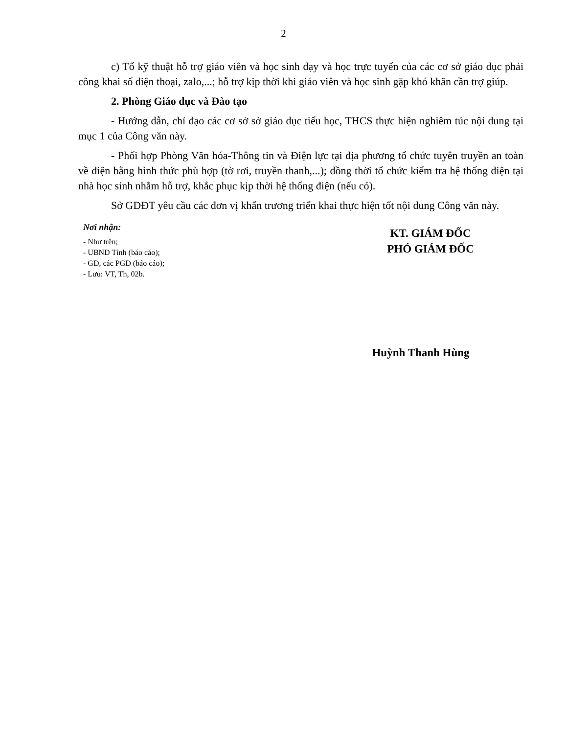2
c) Tổ kỹ thuật hỗ trợ giáo viên và học sinh dạy và học trực tuyến của các cơ sở giáo dục phải công khai số điện thoại, zalo,...; hỗ trợ kịp thời khi giáo viên và học sinh gặp khó khăn cần trợ giúp.
2. Phòng Giáo dục và Đào tạo
- Hướng dẫn, chỉ đạo các cơ sở sở giáo dục tiểu học, THCS thực hiện nghiêm túc nội dung tại mục 1 của Công văn này.
- Phối hợp Phòng Văn hóa-Thông tin và Điện lực tại địa phương tổ chức tuyên truyền an toàn về điện bằng hình thức phù hợp (tờ rơi, truyền thanh,...); đồng thời tổ chức kiểm tra hệ thống điện tại nhà học sinh nhằm hỗ trợ, khắc phục kịp thời hệ thống điện (nếu có).
Sở GDĐT yêu cầu các đơn vị khẩn trương triển khai thực hiện tốt nội dung Công văn này.
Nơi nhận:
- Như trên;
- UBND Tỉnh (báo cáo);
- GĐ, các PGĐ (báo cáo);
- Lưu: VT, Th, 02b.
KT. GIÁM ĐỐC
PHÓ GIÁM ĐỐC
Huỳnh Thanh Hùng